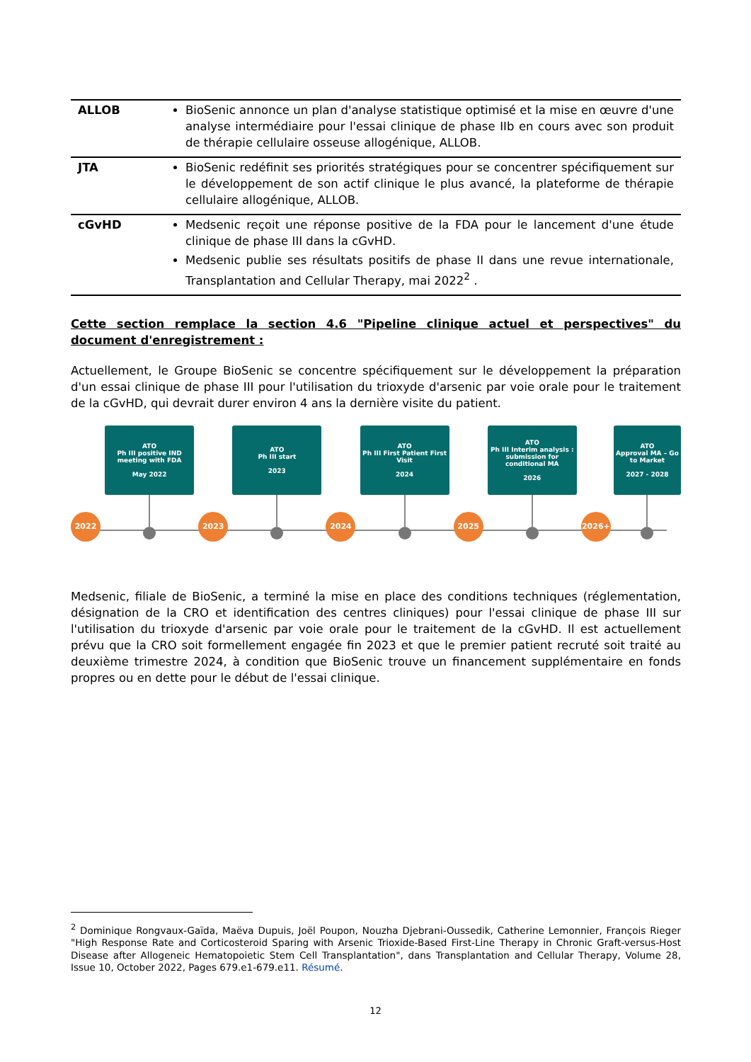| ALLOB | BioSenic annonce un plan d'analyse statistique optimisé et la mise en œuvre d'une analyse intermédiaire pour l'essai clinique de phase IIb en cours avec son produit de thérapie cellulaire osseuse allogénique, ALLOB. |
| JTA | BioSenic redéfinit ses priorités stratégiques pour se concentrer spécifiquement sur le développement de son actif clinique le plus avancé, la plateforme de thérapie cellulaire allogénique, ALLOB. |
| cGvHD | Medsenic reçoit une réponse positive de la FDA pour le lancement d'une étude clinique de phase III dans la cGvHD. Medsenic publie ses résultats positifs de phase II dans une revue internationale, Transplantation and Cellular Therapy, mai 2022<sup>2</sup> . |
Cette section remplace la section 4.6 "Pipeline clinique actuel et perspectives" du document d'enregistrement :
Actuellement, le Groupe BioSenic se concentre spécifiquement sur le développement la préparation d'un essai clinique de phase III pour l'utilisation du trioxyde d'arsenic par voie orale pour le traitement de la cGvHD, qui devrait durer environ 4 ans la dernière visite du patient.
2022
ATO
Ph III positive IND
meeting with FDA
May 2022
2023
ATO
Ph III start
2023
2024
ATO
Ph III First Patient First Visit
2024
2025
ATO
Ph III Interim analysis : submission for conditional MA
2026
2026+
ATO
Approval MA – Go to Market
2027 - 2028
Medsenic, filiale de BioSenic, a terminé la mise en place des conditions techniques (réglementation, désignation de la CRO et identification des centres cliniques) pour l'essai clinique de phase III sur l'utilisation du trioxyde d'arsenic par voie orale pour le traitement de la cGvHD. Il est actuellement prévu que la CRO soit formellement engagée fin 2023 et que le premier patient recruté soit traité au deuxième trimestre 2024, à condition que BioSenic trouve un financement supplémentaire en fonds propres ou en dette pour le début de l'essai clinique.
<sup>2</sup> Dominique Rongvaux-Gaïda, Maëva Dupuis, Joël Poupon, Nouzha Djebrani-Oussedik, Catherine Lemonnier, François Rieger "High Response Rate and Corticosteroid Sparing with Arsenic Trioxide-Based First-Line Therapy in Chronic Graft-versus-Host Disease after Allogeneic Hematopoietic Stem Cell Transplantation", dans Transplantation and Cellular Therapy, Volume 28, Issue 10, October 2022, Pages 679.e1-679.e11. Résumé.
12